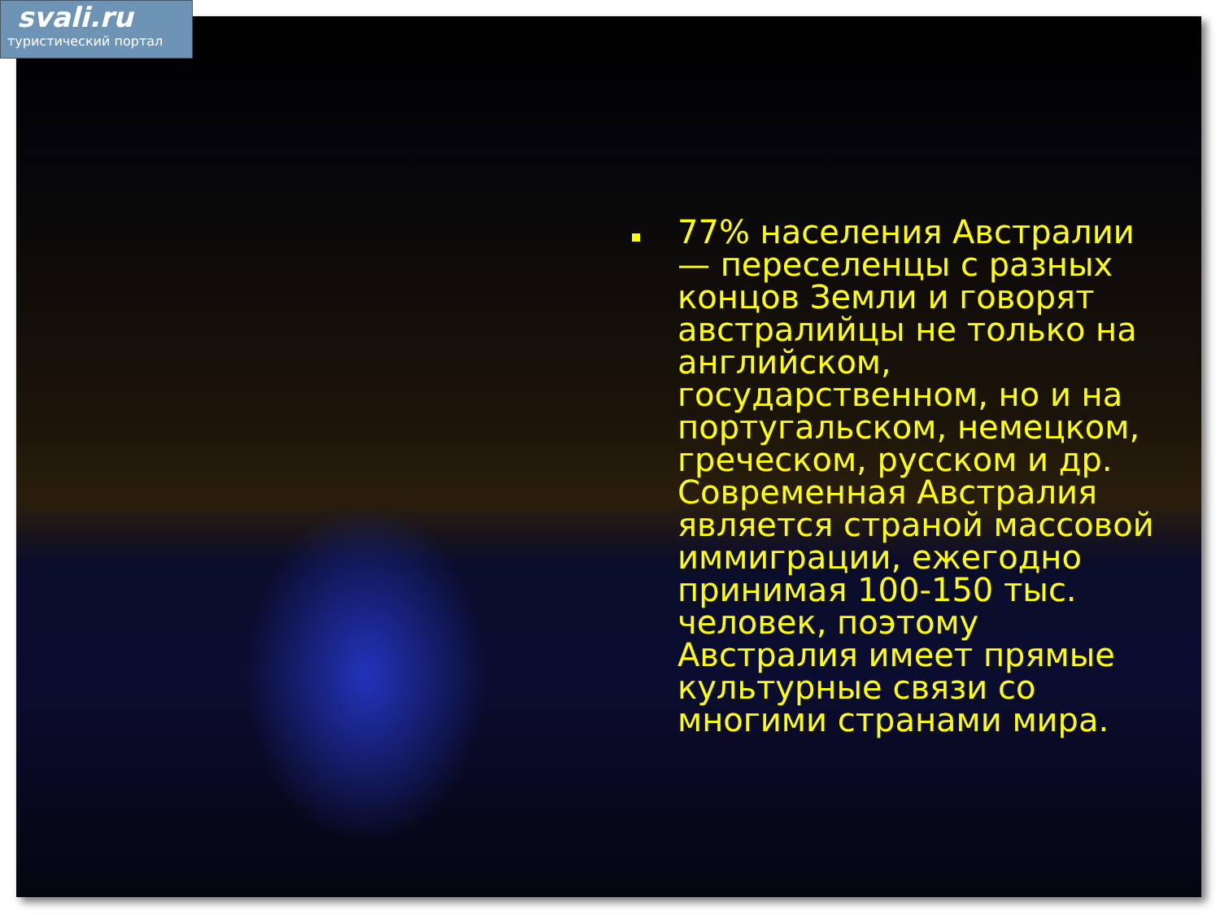svali.ru
туристический портал
77% населения Австралии — переселенцы с разных концов Земли и говорят австралийцы не только на английском, государственном, но и на португальском, немецком, греческом, русском и др. Современная Австралия является страной массовой иммиграции, ежегодно принимая 100-150 тыс. человек, поэтому Австралия имеет прямые культурные связи со многими странами мира.